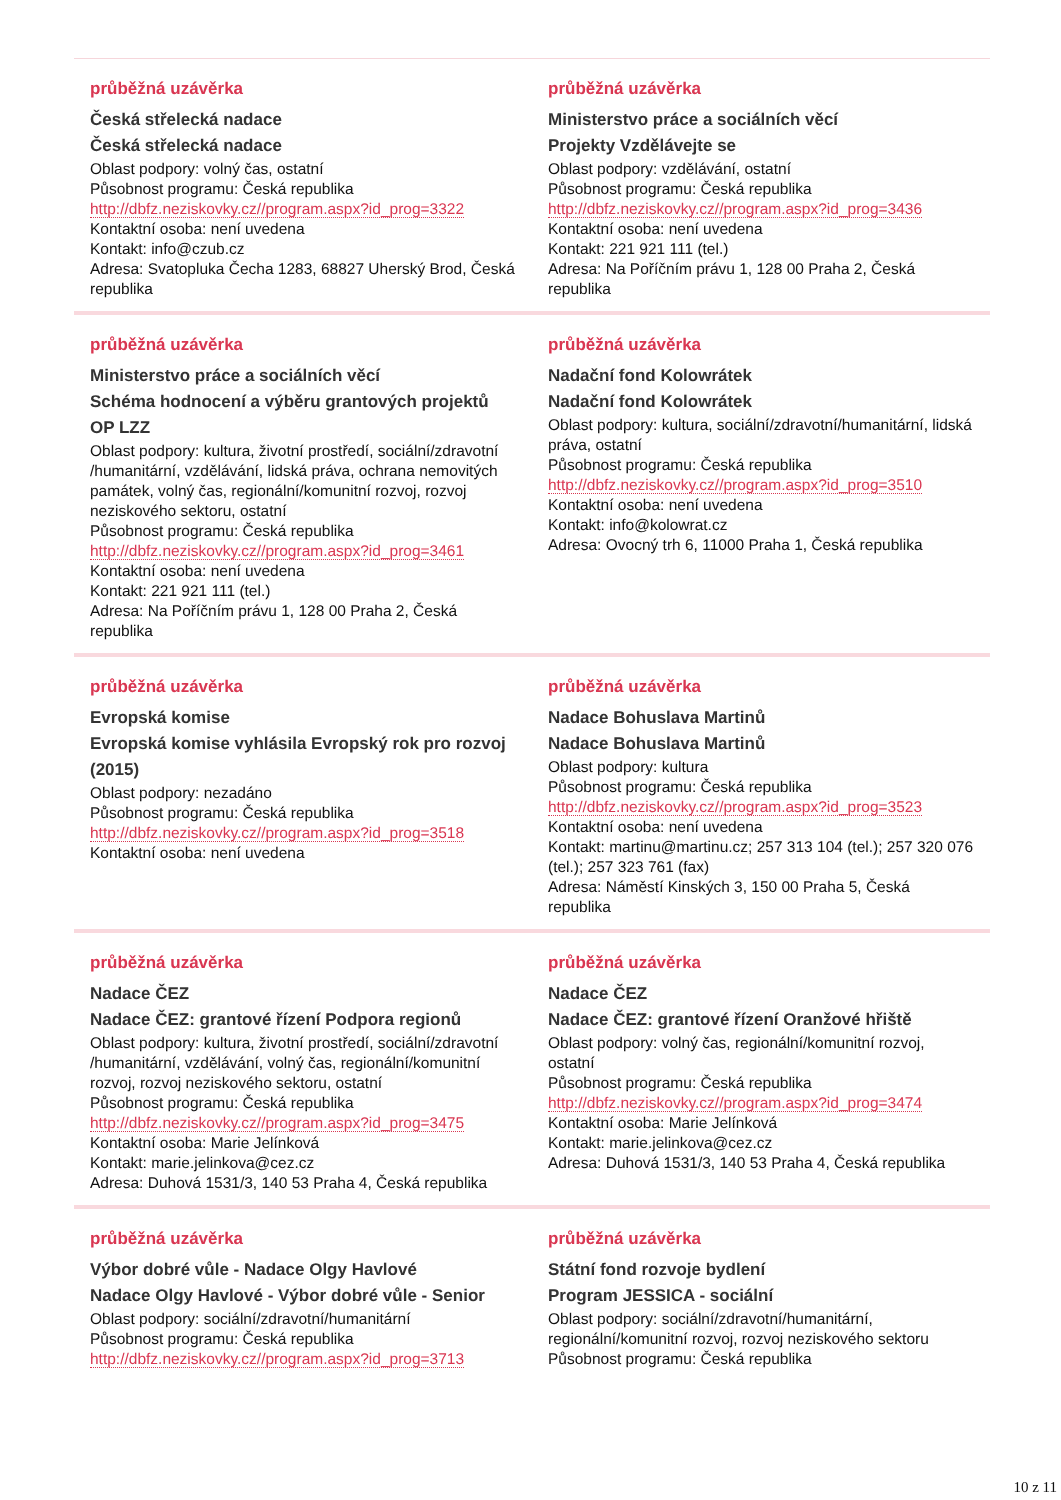průběžná uzávěrka
Česká střelecká nadace
Česká střelecká nadace
Oblast podpory: volný čas, ostatní
Působnost programu: Česká republika
http://dbfz.neziskovky.cz//program.aspx?id_prog=3322
Kontaktní osoba: není uvedena
Kontakt: info@czub.cz
Adresa: Svatopluka Čecha 1283, 68827 Uherský Brod, Česká republika
průběžná uzávěrka
Ministerstvo práce a sociálních věcí
Projekty Vzdělávejte se
Oblast podpory: vzdělávání, ostatní
Působnost programu: Česká republika
http://dbfz.neziskovky.cz//program.aspx?id_prog=3436
Kontaktní osoba: není uvedena
Kontakt: 221 921 111 (tel.)
Adresa: Na Poříčním právu 1, 128 00 Praha 2, Česká republika
průběžná uzávěrka
Ministerstvo práce a sociálních věcí
Schéma hodnocení a výběru grantových projektů OP LZZ
Oblast podpory: kultura, životní prostředí, sociální/zdravotní /humanitární, vzdělávání, lidská práva, ochrana nemovitých památek, volný čas, regionální/komunitní rozvoj, rozvoj neziskového sektoru, ostatní
Působnost programu: Česká republika
http://dbfz.neziskovky.cz//program.aspx?id_prog=3461
Kontaktní osoba: není uvedena
Kontakt: 221 921 111 (tel.)
Adresa: Na Poříčním právu 1, 128 00 Praha 2, Česká republika
průběžná uzávěrka
Nadační fond Kolowrátek
Nadační fond Kolowrátek
Oblast podpory: kultura, sociální/zdravotní/humanitární, lidská práva, ostatní
Působnost programu: Česká republika
http://dbfz.neziskovky.cz//program.aspx?id_prog=3510
Kontaktní osoba: není uvedena
Kontakt: info@kolowrat.cz
Adresa: Ovocný trh 6, 11000 Praha 1, Česká republika
průběžná uzávěrka
Evropská komise
Evropská komise vyhlásila Evropský rok pro rozvoj (2015)
Oblast podpory: nezadáno
Působnost programu: Česká republika
http://dbfz.neziskovky.cz//program.aspx?id_prog=3518
Kontaktní osoba: není uvedena
průběžná uzávěrka
Nadace Bohuslava Martinů
Nadace Bohuslava Martinů
Oblast podpory: kultura
Působnost programu: Česká republika
http://dbfz.neziskovky.cz//program.aspx?id_prog=3523
Kontaktní osoba: není uvedena
Kontakt: martinu@martinu.cz; 257 313 104 (tel.); 257 320 076 (tel.); 257 323 761 (fax)
Adresa: Náměstí Kinských 3, 150 00 Praha 5, Česká republika
průběžná uzávěrka
Nadace ČEZ
Nadace ČEZ: grantové řízení Podpora regionů
Oblast podpory: kultura, životní prostředí, sociální/zdravotní /humanitární, vzdělávání, volný čas, regionální/komunitní rozvoj, rozvoj neziskového sektoru, ostatní
Působnost programu: Česká republika
http://dbfz.neziskovky.cz//program.aspx?id_prog=3475
Kontaktní osoba: Marie Jelínková
Kontakt: marie.jelinkova@cez.cz
Adresa: Duhová 1531/3, 140 53 Praha 4, Česká republika
průběžná uzávěrka
Nadace ČEZ
Nadace ČEZ: grantové řízení Oranžové hřiště
Oblast podpory: volný čas, regionální/komunitní rozvoj, ostatní
Působnost programu: Česká republika
http://dbfz.neziskovky.cz//program.aspx?id_prog=3474
Kontaktní osoba: Marie Jelínková
Kontakt: marie.jelinkova@cez.cz
Adresa: Duhová 1531/3, 140 53 Praha 4, Česká republika
průběžná uzávěrka
Výbor dobré vůle - Nadace Olgy Havlové
Nadace Olgy Havlové - Výbor dobré vůle - Senior
Oblast podpory: sociální/zdravotní/humanitární
Působnost programu: Česká republika
http://dbfz.neziskovky.cz//program.aspx?id_prog=3713
průběžná uzávěrka
Státní fond rozvoje bydlení
Program JESSICA - sociální
Oblast podpory: sociální/zdravotní/humanitární, regionální/komunitní rozvoj, rozvoj neziskového sektoru
Působnost programu: Česká republika
10 z 11